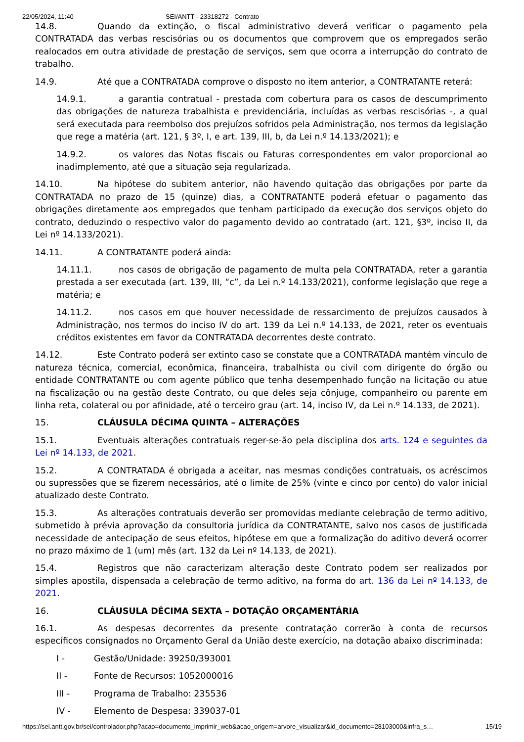22/05/2024, 11:40 SEI/ANTT - 23318272 - Contrato
14.8. Quando da extinção, o fiscal administrativo deverá verificar o pagamento pela CONTRATADA das verbas rescisórias ou os documentos que comprovem que os empregados serão realocados em outra atividade de prestação de serviços, sem que ocorra a interrupção do contrato de trabalho.
14.9. Até que a CONTRATADA comprove o disposto no item anterior, a CONTRATANTE reterá:
14.9.1. a garantia contratual - prestada com cobertura para os casos de descumprimento das obrigações de natureza trabalhista e previdenciária, incluídas as verbas rescisórias -, a qual será executada para reembolso dos prejuízos sofridos pela Administração, nos termos da legislação que rege a matéria (art. 121, § 3º, I, e art. 139, III, b, da Lei n.º 14.133/2021); e
14.9.2. os valores das Notas fiscais ou Faturas correspondentes em valor proporcional ao inadimplemento, até que a situação seja regularizada.
14.10. Na hipótese do subitem anterior, não havendo quitação das obrigações por parte da CONTRATADA no prazo de 15 (quinze) dias, a CONTRATANTE poderá efetuar o pagamento das obrigações diretamente aos empregados que tenham participado da execução dos serviços objeto do contrato, deduzindo o respectivo valor do pagamento devido ao contratado (art. 121, §3º, inciso II, da Lei nº 14.133/2021).
14.11. A CONTRATANTE poderá ainda:
14.11.1. nos casos de obrigação de pagamento de multa pela CONTRATADA, reter a garantia prestada a ser executada (art. 139, III, “c”, da Lei n.º 14.133/2021), conforme legislação que rege a matéria; e
14.11.2. nos casos em que houver necessidade de ressarcimento de prejuízos causados à Administração, nos termos do inciso IV do art. 139 da Lei n.º 14.133, de 2021, reter os eventuais créditos existentes em favor da CONTRATADA decorrentes deste contrato.
14.12. Este Contrato poderá ser extinto caso se constate que a CONTRATADA mantém vínculo de natureza técnica, comercial, econômica, financeira, trabalhista ou civil com dirigente do órgão ou entidade CONTRATANTE ou com agente público que tenha desempenhado função na licitação ou atue na fiscalização ou na gestão deste Contrato, ou que deles seja cônjuge, companheiro ou parente em linha reta, colateral ou por afinidade, até o terceiro grau (art. 14, inciso IV, da Lei n.º 14.133, de 2021).
15. CLÁUSULA DÉCIMA QUINTA – ALTERAÇÕES
15.1. Eventuais alterações contratuais reger-se-ão pela disciplina dos arts. 124 e seguintes da Lei nº 14.133, de 2021.
15.2. A CONTRATADA é obrigada a aceitar, nas mesmas condições contratuais, os acréscimos ou supressões que se fizerem necessários, até o limite de 25% (vinte e cinco por cento) do valor inicial atualizado deste Contrato.
15.3. As alterações contratuais deverão ser promovidas mediante celebração de termo aditivo, submetido à prévia aprovação da consultoria jurídica da CONTRATANTE, salvo nos casos de justificada necessidade de antecipação de seus efeitos, hipótese em que a formalização do aditivo deverá ocorrer no prazo máximo de 1 (um) mês (art. 132 da Lei nº 14.133, de 2021).
15.4. Registros que não caracterizam alteração deste Contrato podem ser realizados por simples apostila, dispensada a celebração de termo aditivo, na forma do art. 136 da Lei nº 14.133, de 2021.
16. CLÁUSULA DÉCIMA SEXTA – DOTAÇÃO ORÇAMENTÁRIA
16.1. As despesas decorrentes da presente contratação correrão à conta de recursos específicos consignados no Orçamento Geral da União deste exercício, na dotação abaixo discriminada:
I - Gestão/Unidade: 39250/393001
II - Fonte de Recursos: 1052000016
III - Programa de Trabalho: 235536
IV - Elemento de Despesa: 339037-01
https://sei.antt.gov.br/sei/controlador.php?acao=documento_imprimir_web&acao_origem=arvore_visualizar&id_documento=28103000&infra_s… 15/19